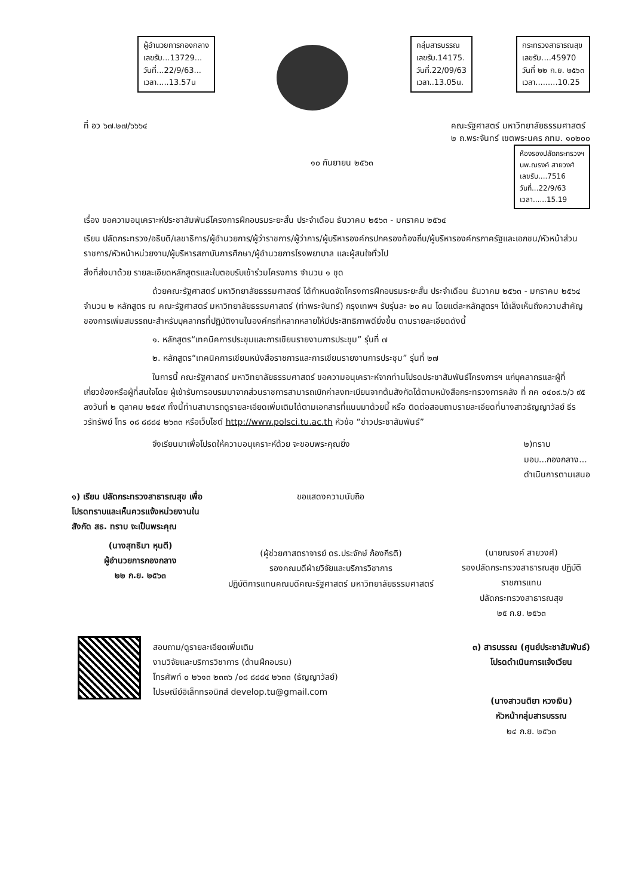ผู้อำนวยการกองกลาง
เลขรับ...13729...
วันที่...22/9/63...
เวลา.....13.57น
กลุ่มสารบรรณ
เลขรับ.14175.
วันที่.22/09/63
เวลา..13.05น.
กระทรวงสาธารณสุข
เลขรับ....45970
วันที่ ๒๒ ก.ย. ๒๕๖๓
เวลา.........10.25
ที่ อว ๖๗.๒๗/๖๖๖๔ คณะรัฐศาสตร์ มหาวิทยาลัยธรรมศาสตร์
๒ ถ.พระจันทร์ เขตพระนคร กทม. ๑๐๒๐๐
๑๐ กันยายน ๒๕๖๓
ห้องรองปลัดกระทรวงฯ
นพ.ณรงค์ สายวงศ์
เลขรับ....7516
วันที่...22/9/63
เวลา......15.19
เรื่อง ขอความอนุเคราะห์ประชาสัมพันธ์โครงการฝึกอบรมระยะสั้น ประจำเดือน ธันวาคม ๒๕๖๓ - มกราคม ๒๕๖๔
เรียน ปลัดกระทรวง/อธิบดี/เลขาธิการ/ผู้อำนวยการ/ผู้ว่าราชการ/ผู้ว่าการ/ผู้บริหารองค์กรปกครองท้องถิ่น/ผู้บริหารองค์กรภาครัฐและเอกชน/หัวหน้าส่วนราชการ/หัวหน้าหน่วยงาน/ผู้บริหารสถาบันการศึกษา/ผู้อำนวยการโรงพยาบาล และผู้สนใจทั่วไป
สิ่งที่ส่งมาด้วย รายละเอียดหลักสูตรและใบตอบรับเข้าร่วมโครงการ จำนวน ๑ ชุด
ด้วยคณะรัฐศาสตร์ มหาวิทยาลัยธรรมศาสตร์ ได้กำหนดจัดโครงการฝึกอบรมระยะสั้น ประจำเดือน ธันวาคม ๒๕๖๓ - มกราคม ๒๕๖๔ จำนวน ๒ หลักสูตร ณ คณะรัฐศาสตร์ มหาวิทยาลัยธรรมศาสตร์ (ท่าพระจันทร์) กรุงเทพฯ รับรุ่นละ ๒๐ คน โดยแต่ละหลักสูตรฯ ได้เล็งเห็นถึงความสำคัญของการเพิ่มสมรรถนะสำหรับบุคลากรที่ปฏิบัติงานในองค์กรที่หลากหลายให้มีประสิทธิภาพดียิ่งขึ้น ตามรายละเอียดดังนี้
๑. หลักสูตร“เทคนิคการประชุมและการเขียนรายงานการประชุม” รุ่นที่ ๗
๒. หลักสูตร“เทคนิคการเขียนหนังสือราชการและการเขียนรายงานการประชุม” รุ่นที่ ๒๗
ในการนี้ คณะรัฐศาสตร์ มหาวิทยาลัยธรรมศาสตร์ ขอความอนุเคราะห์จากท่านโปรดประชาสัมพันธ์โครงการฯ แก่บุคลากรและผู้ที่เกี่ยวข้องหรือผู้ที่สนใจโดย ผู้เข้ารับการอบรมมาจากส่วนราชการสามารถเบิกค่าลงทะเบียนจากต้นสังกัดได้ตามหนังสือกระทรวงการคลัง ที่ กค ๐๔๐๙.๖/ว ๙๕ ลงวันที่ ๒ ตุลาคม ๒๕๔๙ ทั้งนี้ท่านสามารถดูรายละเอียดเพิ่มเติมได้ตามเอกสารที่แนบมาด้วยนี้ หรือ ติดต่อสอบถามรายละเอียดที่นางสาวธัญญาวัลย์ ธีรวรัทรัพย์ โทร ๐๘ ๘๘๘๔ ๒๖๓๓ หรือเว็บไซต์ http://www.polsci.tu.ac.th หัวข้อ “ข่าวประชาสัมพันธ์”
จึงเรียนมาเพื่อโปรดให้ความอนุเคราะห์ด้วย จะขอบพระคุณยิ่ง
๒)ทราบ
มอบ...กองกลาง...
ดำเนินการตามเสนอ
๑) เรียน ปลัดกระทรวงสาธารณสุข เพื่อโปรดทราบและเห็นควรแจ้งหน่วยงานในสังกัด สธ. ทราบ จะเป็นพระคุณ
(นางสุทธิมา หุนตี)
ผู้อำนวยการกองกลาง
๒๒ ก.ย. ๒๕๖๓
ขอแสดงความนับถือ
(ผู้ช่วยศาสตราจารย์ ดร.ประจักษ์ ก้องกีรติ)
รองคณบดีฝ่ายวิจัยและบริการวิชาการ
ปฏิบัติการแทนคณบดีคณะรัฐศาสตร์ มหาวิทยาลัยธรรมศาสตร์
(นายณรงค์ สายวงศ์)
รองปลัดกระทรวงสาธารณสุข ปฏิบัติราชการแทน
ปลัดกระทรวงสาธารณสุข
๒๕ ก.ย. ๒๕๖๓
สอบถาม/ดูรายละเอียดเพิ่มเติม
งานวิจัยและบริการวิชาการ (ด้านฝึกอบรม)
โทรศัพท์ ๐ ๒๖๑๓ ๒๓๓๖ /๐๘ ๘๘๘๔ ๒๖๓๓ (ธัญญาวัลย์)
ไปรษณีย์อิเล็กทรอนิกส์ develop.tu@gmail.com
๓) สารบรรณ (ศูนย์ประชาสัมพันธ์)
โปรดดำเนินการแจ้งเวียน
(นางสาวนติยา หวงเงิน)
หัวหน้ากลุ่มสารบรรณ
๒๔ ก.ย. ๒๕๖๓